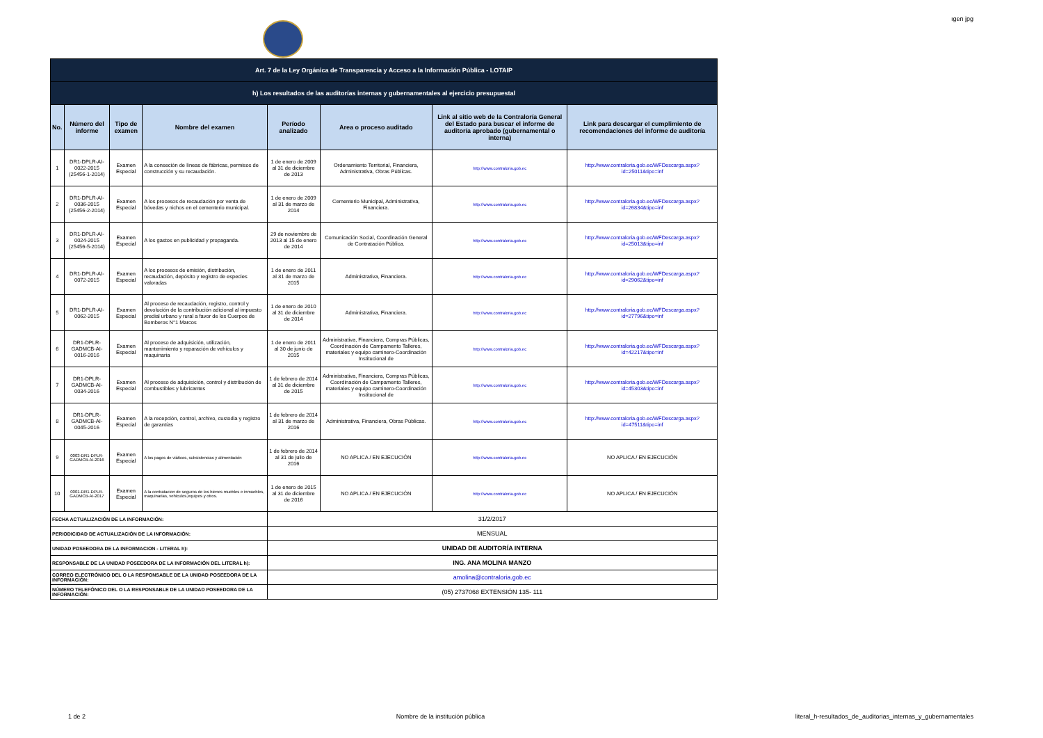ıgen jpg
| Art. 7 de la Ley Orgánica de Transparencia y Acceso a la Información Pública - LOTAIP | | | | | | | |
| h) Los resultados de las auditorías internas y gubernamentales al ejercicio presupuestal | | | | | | | |
| No. | Número del informe | Tipo de examen | Nombre del examen | Período analizado | Area o proceso auditado | Link al sitio web de la Contraloría General del Estado para buscar el informe de auditoría aprobado (gubernamental o interna) | Link para descargar el cumplimiento de recomendaciones del informe de auditoría |
| 1 | DR1-DPLR-AI-0022-2015 (25456-1-2014) | Examen Especial | A la conseción de líneas de fábricas, permisos de construcción y su recaudación. | 1 de enero de 2009 al 31 de diciembre de 2013 | Ordenamiento Territorial, Financiera, Administrativa, Obras Públicas. | http://www.contraloria.gob.ec | http://www.contraloria.gob.ec/WFDescarga.aspx?id=25011&tipo=inf |
| 2 | DR1-DPLR-AI-0036-2015 (25456-2-2014) | Examen Especial | A los procesos de recaudación por venta de bóvedas y nichos en el cementerio municipal. | 1 de enero de 2009 al 31 de marzo de 2014 | Cementerio Municipal, Administrativa, Financiera. | http://www.contraloria.gob.ec | http://www.contraloria.gob.ec/WFDescarga.aspx?id=26834&tipo=inf |
| 3 | DR1-DPLR-AI-0024-2015 (25456-5-2014) | Examen Especial | A los gastos en publicidad y propaganda. | 29 de noviembre de 2013 al 15 de enero de 2014 | Comunicación Social, Coordinación General de Contratación Pública. | http://www.contraloria.gob.ec | http://www.contraloria.gob.ec/WFDescarga.aspx?id=25013&tipo=inf |
| 4 | DR1-DPLR-AI-0072-2015 | Examen Especial | A los procesos de emisión, distribución, recaudación, depósito y registro de especies valoradas | 1 de enero de 2011 al 31 de marzo de 2015 | Administrativa, Financiera. | http://www.contraloria.gob.ec | http://www.contraloria.gob.ec/WFDescarga.aspx?id=29062&tipo=inf |
| 5 | DR1-DPLR-AI-0062-2015 | Examen Especial | Al proceso de recaudación, registro, control y devolución de la contribución adicional al impuesto predial urbano y rural a favor de los Cuerpos de Bomberos N°1 Marcos | 1 de enero de 2010 al 31 de diciembre de 2014 | Administrativa, Financiera. | http://www.contraloria.gob.ec | http://www.contraloria.gob.ec/WFDescarga.aspx?id=27796&tipo=inf |
| 6 | DR1-DPLR-GADMCB-AI-0016-2016 | Examen Especial | Al proceso de adquisición, utilización, mantenimiento y reparación de vehículos y maquinaria | 1 de enero de 2011 al 30 de junio de 2015 | Administrativa, Financiera, Compras Públicas, Coordinación de Campamento Talleres, materiales y equipo caminero-Coordinación Institucional de | http://www.contraloria.gob.ec | http://www.contraloria.gob.ec/WFDescarga.aspx?id=42217&tipo=inf |
| 7 | DR1-DPLR-GADMCB-AI-0034-2016 | Examen Especial | Al proceso de adquisición, control y distribución de combustibles y lubricantes | 1 de febrero de 2014 al 31 de diciembre de 2015 | Administrativa, Financiera, Compras Públicas, Coordinación de Campamento Talleres, materiales y equipo caminero-Coordinación Institucional de | http://www.contraloria.gob.ec | http://www.contraloria.gob.ec/WFDescarga.aspx?id=45303&tipo=inf |
| 8 | DR1-DPLR-GADMCB-AI-0045-2016 | Examen Especial | A la recepción, control, archivo, custodia y registro de garantías | 1 de febrero de 2014 al 31 de marzo de 2016 | Administrativa, Financiera, Obras Públicas. | http://www.contraloria.gob.ec | http://www.contraloria.gob.ec/WFDescarga.aspx?id=47511&tipo=inf |
| 9 | 0003-DR1-DPLR-GADMCB-AI-2016 | Examen Especial | A los pagos de viáticos, subsistencias y alimentación | 1 de febrero de 2014 al 31 de julio de 2016 | NO APLICA / EN EJECUCIÓN | http://www.contraloria.gob.ec | NO APLICA / EN EJECUCIÓN |
| 10 | 0001-DR1-DPLR-GADMCB-AI-2017 | Examen Especial | A la contratacion de seguros de los bienes muebles e inmuebles, maquinarias, vehiculos,equipos y otros. | 1 de enero de 2015 al 31 de diciembre de 2016 | NO APLICA / EN EJECUCIÓN | http://www.contraloria.gob.ec | NO APLICA / EN EJECUCIÓN |
| FECHA ACTUALIZACIÓN DE LA INFORMACIÓN: | | | | 31/2/2017 | | | |
| PERIODICIDAD DE ACTUALIZACIÓN DE LA INFORMACIÓN: | | | | MENSUAL | | | |
| UNIDAD POSEEDORA DE LA INFORMACION - LITERAL h): | | | | UNIDAD DE AUDITORÍA INTERNA | | | |
| RESPONSABLE DE LA UNIDAD POSEEDORA DE LA INFORMACIÓN DEL LITERAL h): | | | | ING. ANA MOLINA MANZO | | | |
| CORREO ELECTRÓNICO DEL O LA RESPONSABLE DE LA UNIDAD POSEEDORA DE LA INFORMACIÓN: | | | | amolina@contraloria.gob.ec | | | |
| NÚMERO TELEFÓNICO DEL O LA RESPONSABLE DE LA UNIDAD POSEEDORA DE LA INFORMACIÓN: | | | | (05) 2737068 EXTENSIÓN 135- 111 | | | |
1 de 2 Nombre de la institución pública literal_h-resultados_de_auditorias_internas_y_gubernamentales